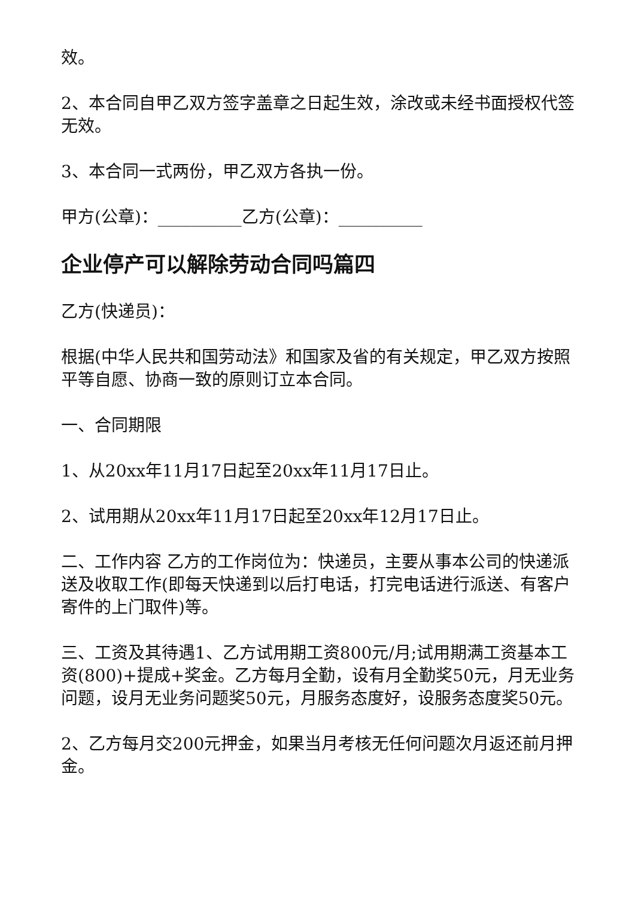效。
2、本合同自甲乙双方签字盖章之日起生效，涂改或未经书面授权代签无效。
3、本合同一式两份，甲乙双方各执一份。
甲方(公章)：__________乙方(公章)：__________
企业停产可以解除劳动合同吗篇四
乙方(快递员)：
根据(中华人民共和国劳动法》和国家及省的有关规定，甲乙双方按照平等自愿、协商一致的原则订立本合同。
一、合同期限
1、从20xx年11月17日起至20xx年11月17日止。
2、试用期从20xx年11月17日起至20xx年12月17日止。
二、工作内容 乙方的工作岗位为：快递员，主要从事本公司的快递派送及收取工作(即每天快递到以后打电话，打完电话进行派送、有客户寄件的上门取件)等。
三、工资及其待遇1、乙方试用期工资800元/月;试用期满工资基本工资(800)+提成+奖金。乙方每月全勤，设有月全勤奖50元，月无业务问题，设月无业务问题奖50元，月服务态度好，设服务态度奖50元。
2、乙方每月交200元押金，如果当月考核无任何问题次月返还前月押金。